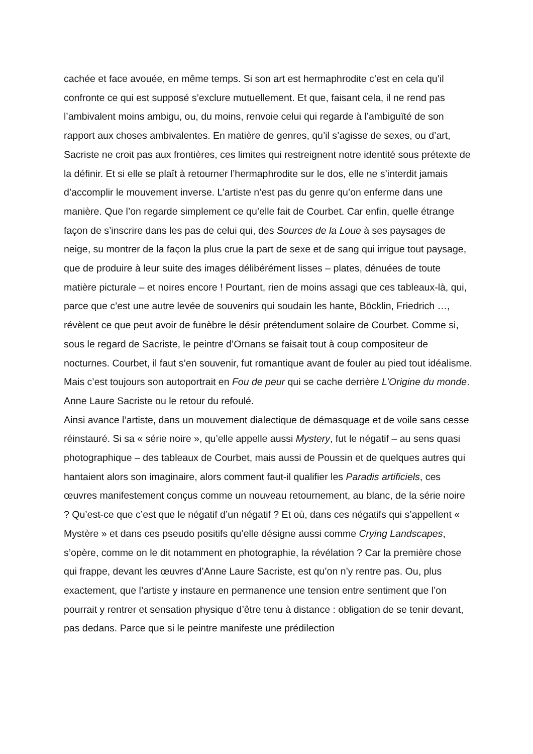cachée et face avouée, en même temps. Si son art est hermaphrodite c’est en cela qu’il confronte ce qui est supposé s’exclure mutuellement. Et que, faisant cela, il ne rend pas l’ambivalent moins ambigu, ou, du moins, renvoie celui qui regarde à l’ambiguïté de son rapport aux choses ambivalentes. En matière de genres, qu’il s’agisse de sexes, ou d’art, Sacriste ne croit pas aux frontières, ces limites qui restreignent notre identité sous prétexte de la définir. Et si elle se plaît à retourner l’hermaphrodite sur le dos, elle ne s’interdit jamais d’accomplir le mouvement inverse. L’artiste n’est pas du genre qu’on enferme dans une manière. Que l’on regarde simplement ce qu’elle fait de Courbet. Car enfin, quelle étrange façon de s’inscrire dans les pas de celui qui, des Sources de la Loue à ses paysages de neige, su montrer de la façon la plus crue la part de sexe et de sang qui irrigue tout paysage, que de produire à leur suite des images délibérément lisses – plates, dénuées de toute matière picturale – et noires encore ! Pourtant, rien de moins assagi que ces tableaux-là, qui, parce que c’est une autre levée de souvenirs qui soudain les hante, Böcklin, Friedrich …, révèlent ce que peut avoir de funèbre le désir prétendument solaire de Courbet. Comme si, sous le regard de Sacriste, le peintre d’Ornans se faisait tout à coup compositeur de nocturnes. Courbet, il faut s’en souvenir, fut romantique avant de fouler au pied tout idéalisme. Mais c’est toujours son autoportrait en Fou de peur qui se cache derrière L’Origine du monde. Anne Laure Sacriste ou le retour du refoulé.
Ainsi avance l’artiste, dans un mouvement dialectique de démasquage et de voile sans cesse réinstauré. Si sa « série noire », qu’elle appelle aussi Mystery, fut le négatif – au sens quasi photographique – des tableaux de Courbet, mais aussi de Poussin et de quelques autres qui hantaient alors son imaginaire, alors comment faut-il qualifier les Paradis artificiels, ces œuvres manifestement conçus comme un nouveau retournement, au blanc, de la série noire ? Qu’est-ce que c’est que le négatif d’un négatif ? Et où, dans ces négatifs qui s’appellent « Mystère » et dans ces pseudo positifs qu’elle désigne aussi comme Crying Landscapes, s’opère, comme on le dit notamment en photographie, la révélation ? Car la première chose qui frappe, devant les œuvres d’Anne Laure Sacriste, est qu’on n’y rentre pas. Ou, plus exactement, que l’artiste y instaure en permanence une tension entre sentiment que l’on pourrait y rentrer et sensation physique d’être tenu à distance : obligation de se tenir devant, pas dedans. Parce que si le peintre manifeste une prédilection